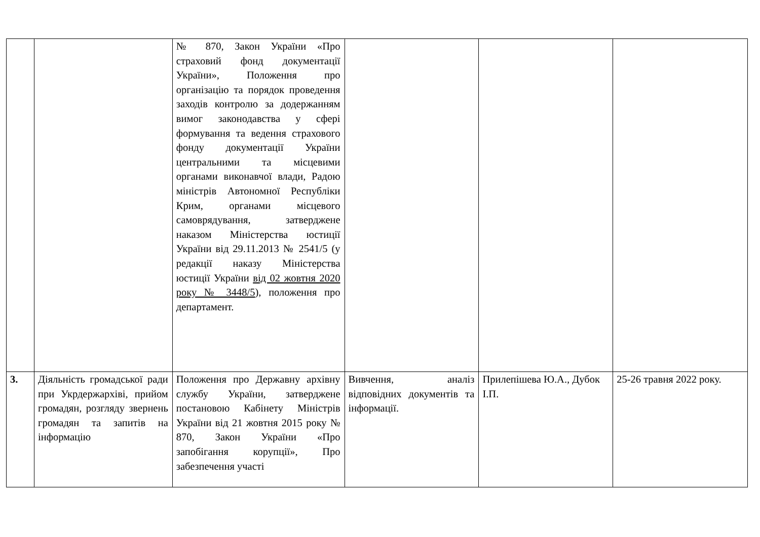| | | № 870, Закон України «Про страховий фонд документації України», Положення про організацію та порядок проведення заходів контролю за додержанням вимог законодавства у сфері формування та ведення страхового фонду документації України центральними та місцевими органами виконавчої влади, Радою міністрів Автономної Республіки Крим, органами місцевого самоврядування, затверджене наказом Міністерства юстиції України від 29.11.2013 № 2541/5 (у редакції наказу Міністерства юстиції України від 02 жовтня 2020 року № 3448/5 ), положення про департамент. | | | |
| 3. | Діяльність громадської ради при Укрдержархіві, прийом громадян, розгляду звернень громадян та запитів на інформацію | Положення про Державну архівну службу України, затверджене постановою Кабінету Міністрів України від 21 жовтня 2015 року № 870, Закон України «Про запобігання корупції», Про забезпечення участі | Вивчення, аналіз відповідних документів та інформації. | Прилепішева Ю.А., Дубок І.П. | 25-26 травня 2022 року. |